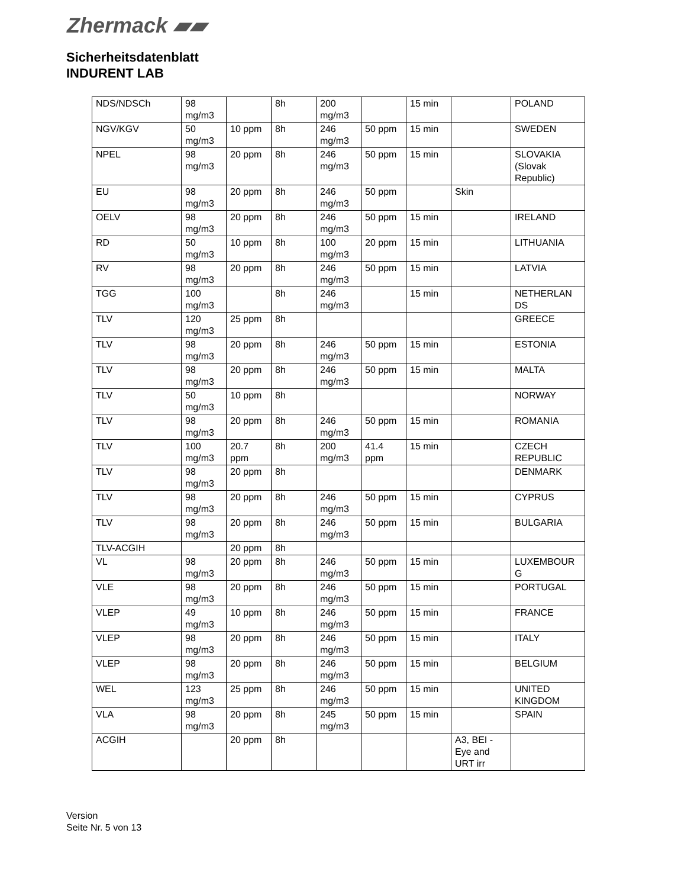Zhermack ▰▰
Sicherheitsdatenblatt
INDURENT LAB
| NDS/NDSCh | 98 mg/m3 | | 8h | 200 mg/m3 | | 15 min | | POLAND |
| NGV/KGV | 50 mg/m3 | 10 ppm | 8h | 246 mg/m3 | 50 ppm | 15 min | | SWEDEN |
| NPEL | 98 mg/m3 | 20 ppm | 8h | 246 mg/m3 | 50 ppm | 15 min | | SLOVAKIA (Slovak Republic) |
| EU | 98 mg/m3 | 20 ppm | 8h | 246 mg/m3 | 50 ppm | | Skin | |
| OELV | 98 mg/m3 | 20 ppm | 8h | 246 mg/m3 | 50 ppm | 15 min | | IRELAND |
| RD | 50 mg/m3 | 10 ppm | 8h | 100 mg/m3 | 20 ppm | 15 min | | LITHUANIA |
| RV | 98 mg/m3 | 20 ppm | 8h | 246 mg/m3 | 50 ppm | 15 min | | LATVIA |
| TGG | 100 mg/m3 | | 8h | 246 mg/m3 | | 15 min | | NETHERLAN DS |
| TLV | 120 mg/m3 | 25 ppm | 8h | | | | | GREECE |
| TLV | 98 mg/m3 | 20 ppm | 8h | 246 mg/m3 | 50 ppm | 15 min | | ESTONIA |
| TLV | 98 mg/m3 | 20 ppm | 8h | 246 mg/m3 | 50 ppm | 15 min | | MALTA |
| TLV | 50 mg/m3 | 10 ppm | 8h | | | | | NORWAY |
| TLV | 98 mg/m3 | 20 ppm | 8h | 246 mg/m3 | 50 ppm | 15 min | | ROMANIA |
| TLV | 100 mg/m3 | 20.7 ppm | 8h | 200 mg/m3 | 41.4 ppm | 15 min | | CZECH REPUBLIC |
| TLV | 98 mg/m3 | 20 ppm | 8h | | | | | DENMARK |
| TLV | 98 mg/m3 | 20 ppm | 8h | 246 mg/m3 | 50 ppm | 15 min | | CYPRUS |
| TLV | 98 mg/m3 | 20 ppm | 8h | 246 mg/m3 | 50 ppm | 15 min | | BULGARIA |
| TLV-ACGIH | | 20 ppm | 8h | | | | | |
| VL | 98 mg/m3 | 20 ppm | 8h | 246 mg/m3 | 50 ppm | 15 min | | LUXEMBOUR G |
| VLE | 98 mg/m3 | 20 ppm | 8h | 246 mg/m3 | 50 ppm | 15 min | | PORTUGAL |
| VLEP | 49 mg/m3 | 10 ppm | 8h | 246 mg/m3 | 50 ppm | 15 min | | FRANCE |
| VLEP | 98 mg/m3 | 20 ppm | 8h | 246 mg/m3 | 50 ppm | 15 min | | ITALY |
| VLEP | 98 mg/m3 | 20 ppm | 8h | 246 mg/m3 | 50 ppm | 15 min | | BELGIUM |
| WEL | 123 mg/m3 | 25 ppm | 8h | 246 mg/m3 | 50 ppm | 15 min | | UNITED KINGDOM |
| VLA | 98 mg/m3 | 20 ppm | 8h | 245 mg/m3 | 50 ppm | 15 min | | SPAIN |
| ACGIH | | 20 ppm | 8h | | | | A3, BEI - Eye and URT irr | |
Version
Seite Nr. 5 von 13